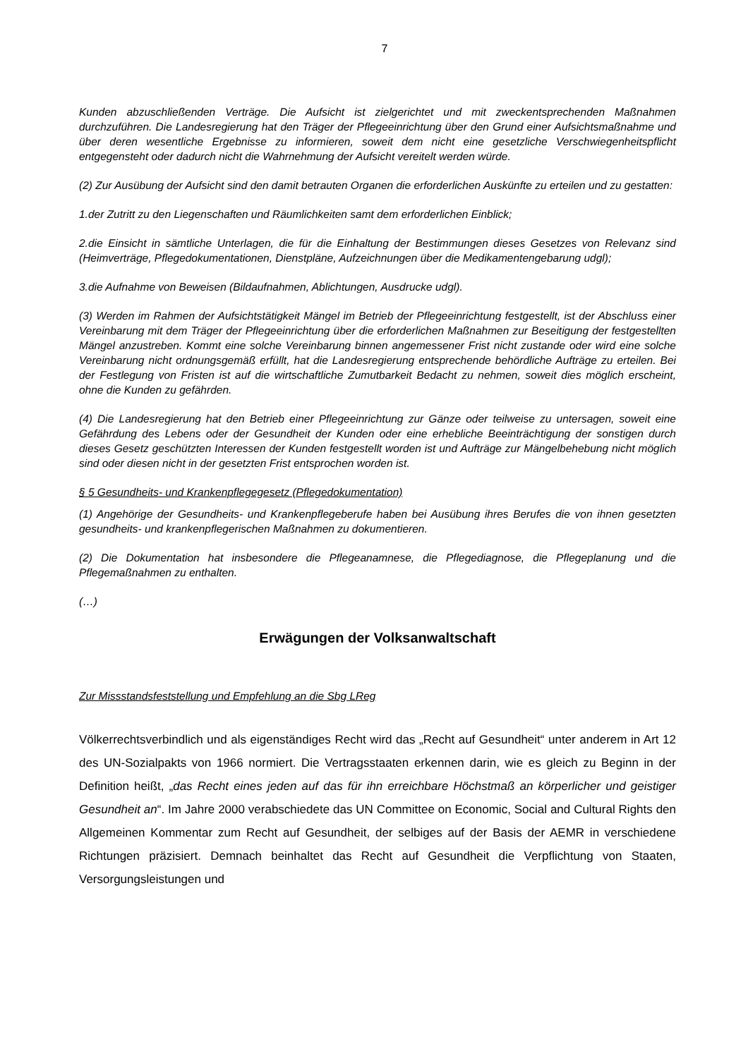7
Kunden abzuschließenden Verträge. Die Aufsicht ist zielgerichtet und mit zweckentsprechenden Maßnahmen durchzuführen. Die Landesregierung hat den Träger der Pflegeeinrichtung über den Grund einer Aufsichtsmaßnahme und über deren wesentliche Ergebnisse zu informieren, soweit dem nicht eine gesetzliche Verschwiegenheitspflicht entgegensteht oder dadurch nicht die Wahrnehmung der Aufsicht vereitelt werden würde.
(2) Zur Ausübung der Aufsicht sind den damit betrauten Organen die erforderlichen Auskünfte zu erteilen und zu gestatten:
1.der Zutritt zu den Liegenschaften und Räumlichkeiten samt dem erforderlichen Einblick;
2.die Einsicht in sämtliche Unterlagen, die für die Einhaltung der Bestimmungen dieses Gesetzes von Relevanz sind (Heimverträge, Pflegedokumentationen, Dienstpläne, Aufzeichnungen über die Medikamentengebarung udgl);
3.die Aufnahme von Beweisen (Bildaufnahmen, Ablichtungen, Ausdrucke udgl).
(3) Werden im Rahmen der Aufsichtstätigkeit Mängel im Betrieb der Pflegeeinrichtung festgestellt, ist der Abschluss einer Vereinbarung mit dem Träger der Pflegeeinrichtung über die erforderlichen Maßnahmen zur Beseitigung der festgestellten Mängel anzustreben. Kommt eine solche Vereinbarung binnen angemessener Frist nicht zustande oder wird eine solche Vereinbarung nicht ordnungsgemäß erfüllt, hat die Landesregierung entsprechende behördliche Aufträge zu erteilen. Bei der Festlegung von Fristen ist auf die wirtschaftliche Zumutbarkeit Bedacht zu nehmen, soweit dies möglich erscheint, ohne die Kunden zu gefährden.
(4) Die Landesregierung hat den Betrieb einer Pflegeeinrichtung zur Gänze oder teilweise zu untersagen, soweit eine Gefährdung des Lebens oder der Gesundheit der Kunden oder eine erhebliche Beeinträchtigung der sonstigen durch dieses Gesetz geschützten Interessen der Kunden festgestellt worden ist und Aufträge zur Mängelbehebung nicht möglich sind oder diesen nicht in der gesetzten Frist entsprochen worden ist.
§ 5 Gesundheits- und Krankenpflegegesetz (Pflegedokumentation)
(1) Angehörige der Gesundheits- und Krankenpflegeberufe haben bei Ausübung ihres Berufes die von ihnen gesetzten gesundheits- und krankenpflegerischen Maßnahmen zu dokumentieren.
(2) Die Dokumentation hat insbesondere die Pflegeanamnese, die Pflegediagnose, die Pflegeplanung und die Pflegemaßnahmen zu enthalten.
(…)
Erwägungen der Volksanwaltschaft
Zur Missstandsfeststellung und Empfehlung an die Sbg LReg
Völkerrechtsverbindlich und als eigenständiges Recht wird das „Recht auf Gesundheit“ unter anderem in Art 12 des UN-Sozialpakts von 1966 normiert. Die Vertragsstaaten erkennen darin, wie es gleich zu Beginn in der Definition heißt, „das Recht eines jeden auf das für ihn erreichbare Höchstmaß an körperlicher und geistiger Gesundheit an“. Im Jahre 2000 verabschiedete das UN Committee on Economic, Social and Cultural Rights den Allgemeinen Kommentar zum Recht auf Gesundheit, der selbiges auf der Basis der AEMR in verschiedene Richtungen präzisiert. Demnach beinhaltet das Recht auf Gesundheit die Verpflichtung von Staaten, Versorgungsleistungen und